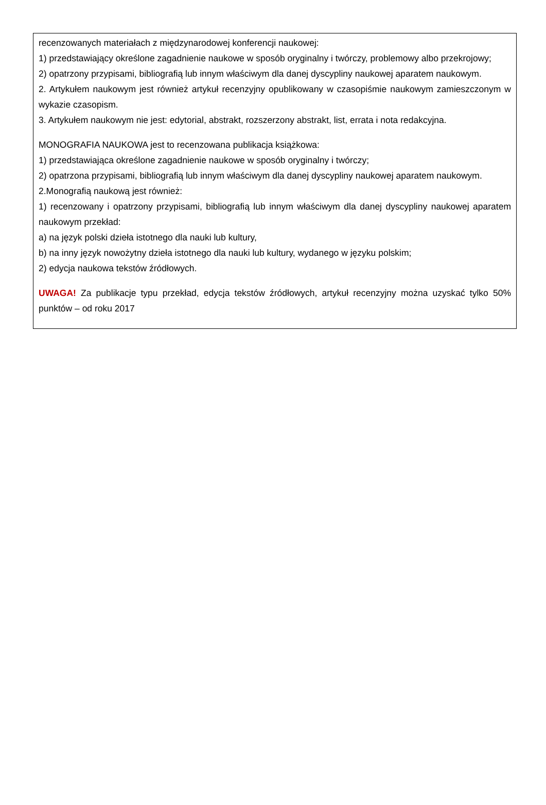recenzowanych materiałach z międzynarodowej konferencji naukowej:
1) przedstawiający określone zagadnienie naukowe w sposób oryginalny i twórczy, problemowy albo przekrojowy;
2) opatrzony przypisami, bibliografią lub innym właściwym dla danej dyscypliny naukowej aparatem naukowym.
2. Artykułem naukowym jest również artykuł recenzyjny opublikowany w czasopiśmie naukowym zamieszczonym w wykazie czasopism.
3. Artykułem naukowym nie jest: edytorial, abstrakt, rozszerzony abstrakt, list, errata i nota redakcyjna.
MONOGRAFIA NAUKOWA jest to recenzowana publikacja książkowa:
1) przedstawiająca określone zagadnienie naukowe w sposób oryginalny i twórczy;
2) opatrzona przypisami, bibliografią lub innym właściwym dla danej dyscypliny naukowej aparatem naukowym.
2.Monografią naukową jest również:
1) recenzowany i opatrzony przypisami, bibliografią lub innym właściwym dla danej dyscypliny naukowej aparatem naukowym przekład:
a) na język polski dzieła istotnego dla nauki lub kultury,
b) na inny język nowożytny dzieła istotnego dla nauki lub kultury, wydanego w języku polskim;
2) edycja naukowa tekstów źródłowych.
UWAGA! Za publikacje typu przekład, edycja tekstów źródłowych, artykuł recenzyjny można uzyskać tylko 50% punktów – od roku 2017